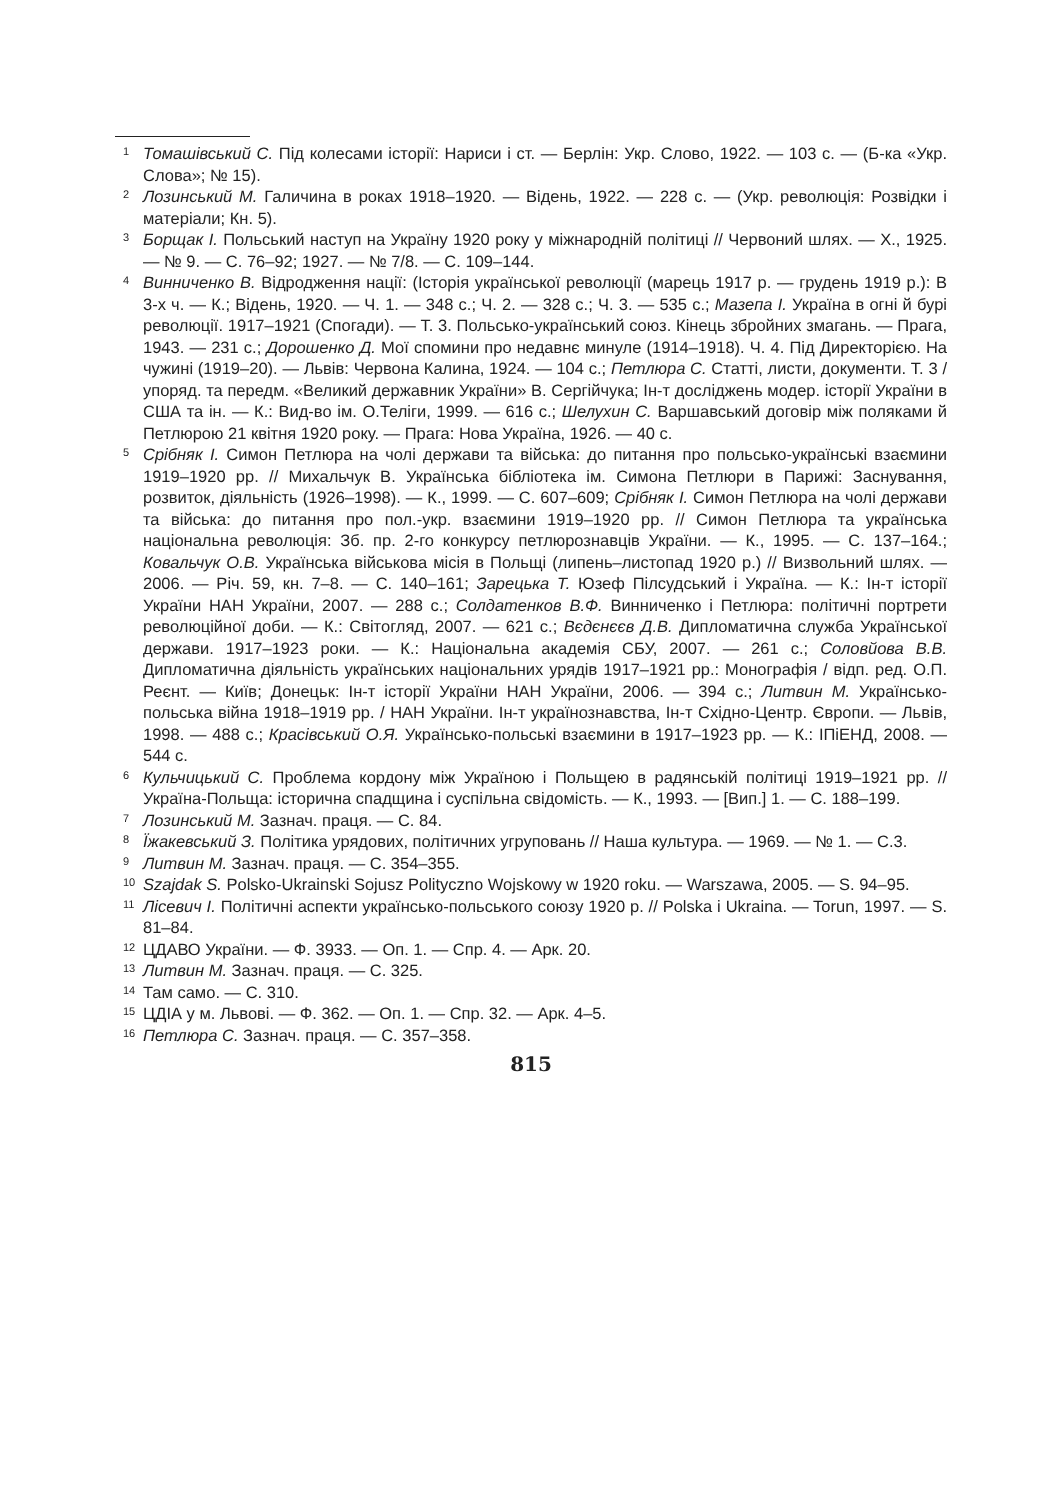1 Томашівський С. Під колесами історії: Нариси і ст. — Берлін: Укр. Слово, 1922. — 103 с. — (Б-ка «Укр. Слова»; № 15).
2 Лозинський М. Галичина в роках 1918–1920. — Відень, 1922. — 228 с. — (Укр. революція: Розвідки і матеріали; Кн. 5).
3 Борщак І. Польський наступ на Україну 1920 року у міжнародній політиці // Червоний шлях. — Х., 1925. — № 9. — С. 76–92; 1927. — № 7/8. — С. 109–144.
4 Винниченко В. Відродження нації: (Історія української революції (марець 1917 р. — грудень 1919 р.): В 3-х ч. — К.; Відень, 1920. — Ч. 1. — 348 с.; Ч. 2. — 328 с.; Ч. 3. — 535 с.; Мазепа І. Україна в огні й бурі революції. 1917–1921 (Спогади). — Т. 3. Польсько-український союз. Кінець збройних змагань. — Прага, 1943. — 231 с.; Дорошенко Д. Мої спомини про недавнє минуле (1914–1918). Ч. 4. Під Директорією. На чужині (1919–20). — Львів: Червона Калина, 1924. — 104 с.; Петлюра С. Статті, листи, документи. Т. 3 / упоряд. та передм. «Великий державник України» В. Сергійчука; Ін-т досліджень модер. історії України в США та ін. — К.: Вид-во ім. О.Теліги, 1999. — 616 с.; Шелухин С. Варшавський договір між поляками й Петлюрою 21 квітня 1920 року. — Прага: Нова Україна, 1926. — 40 с.
5 Срібняк І. Симон Петлюра на чолі держави та війська: до питання про польсько-українські взаємини 1919–1920 рр. // Михальчук В. Українська бібліотека ім. Симона Петлюри в Парижі: Заснування, розвиток, діяльність (1926–1998). — К., 1999. — С. 607–609; Срібняк І. Симон Петлюра на чолі держави та війська: до питання про пол.-укр. взаємини 1919–1920 рр. // Симон Петлюра та українська національна революція: Зб. пр. 2-го конкурсу петлюрознавців України. — К., 1995. — С. 137–164.; Ковальчук О.В. Українська військова місія в Польщі (липень–листопад 1920 р.) // Визвольний шлях. — 2006. — Річ. 59, кн. 7–8. — С. 140–161; Зарецька Т. Юзеф Пілсудський і Україна. — К.: Ін-т історії України НАН України, 2007. — 288 с.; Солдатенков В.Ф. Винниченко і Петлюра: політичні портрети революційної доби. — К.: Світогляд, 2007. — 621 с.; Вєдєнєєв Д.В. Дипломатична служба Української держави. 1917–1923 роки. — К.: Національна академія СБУ, 2007. — 261 с.; Соловйова В.В. Дипломатична діяльність українських національних урядів 1917–1921 рр.: Монографія / відп. ред. О.П. Реєнт. — Київ; Донецьк: Ін-т історії України НАН України, 2006. — 394 с.; Литвин М. Українсько-польська війна 1918–1919 рр. / НАН України. Ін-т українознавства, Ін-т Східно-Центр. Європи. — Львів, 1998. — 488 с.; Красівський О.Я. Українсько-польські взаємини в 1917–1923 рр. — К.: ІПіЕНД, 2008. — 544 с.
6 Кульчицький С. Проблема кордону між Україною і Польщею в радянській політиці 1919–1921 рр. // Україна-Польща: історична спадщина і суспільна свідомість. — К., 1993. — [Вип.] 1. — С. 188–199.
7 Лозинський М. Зазнач. праця. — С. 84.
8 Їжакевський З. Політика урядових, політичних угруповань // Наша культура. — 1969. — № 1. — С.3.
9 Литвин М. Зазнач. праця. — С. 354–355.
10 Szajdak S. Polsko-Ukrainski Sojusz Polityczno Wojskowy w 1920 roku. — Warszawa, 2005. — S. 94–95.
11 Лісевич І. Політичні аспекти українсько-польського союзу 1920 р. // Polska i Ukraina. — Torun, 1997. — S. 81–84.
12 ЦДАВО України. — Ф. 3933. — Оп. 1. — Спр. 4. — Арк. 20.
13 Литвин М. Зазнач. праця. — С. 325.
14 Там само. — С. 310.
15 ЦДІА у м. Львові. — Ф. 362. — Оп. 1. — Спр. 32. — Арк. 4–5.
16 Петлюра С. Зазнач. праця. — С. 357–358.
815